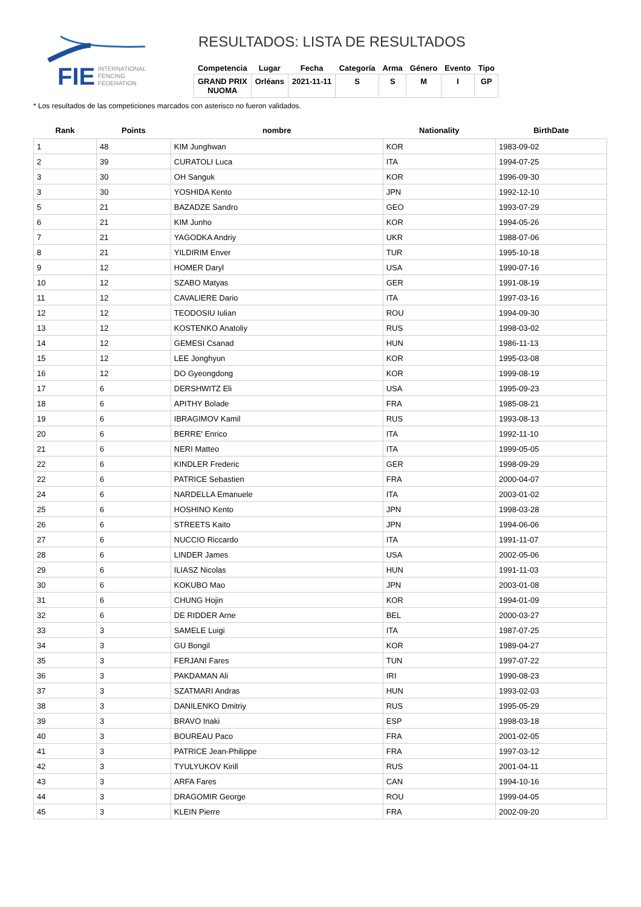FIE
INTERNATIONAL
FENCING
FEDERATION
RESULTADOS: LISTA DE RESULTADOS
| Competencia | Lugar | Fecha | Categoría | Arma | Género | Evento | Tipo |
| --- | --- | --- | --- | --- | --- | --- | --- |
| GRAND PRIX NUOMA | Orléans | 2021-11-11 | S | S | M | I | GP |
* Los resultados de las competiciones marcados con asterisco no fueron validados.
| Rank | Points | nombre | Nationality | BirthDate |
| --- | --- | --- | --- | --- |
| 1 | 48 | KIM Junghwan | KOR | 1983-09-02 |
| 2 | 39 | CURATOLI Luca | ITA | 1994-07-25 |
| 3 | 30 | OH Sanguk | KOR | 1996-09-30 |
| 3 | 30 | YOSHIDA Kento | JPN | 1992-12-10 |
| 5 | 21 | BAZADZE Sandro | GEO | 1993-07-29 |
| 6 | 21 | KIM Junho | KOR | 1994-05-26 |
| 7 | 21 | YAGODKA Andriy | UKR | 1988-07-06 |
| 8 | 21 | YILDIRIM Enver | TUR | 1995-10-18 |
| 9 | 12 | HOMER Daryl | USA | 1990-07-16 |
| 10 | 12 | SZABO Matyas | GER | 1991-08-19 |
| 11 | 12 | CAVALIERE Dario | ITA | 1997-03-16 |
| 12 | 12 | TEODOSIU Iulian | ROU | 1994-09-30 |
| 13 | 12 | KOSTENKO Anatoliy | RUS | 1998-03-02 |
| 14 | 12 | GEMESI Csanad | HUN | 1986-11-13 |
| 15 | 12 | LEE Jonghyun | KOR | 1995-03-08 |
| 16 | 12 | DO Gyeongdong | KOR | 1999-08-19 |
| 17 | 6 | DERSHWITZ Eli | USA | 1995-09-23 |
| 18 | 6 | APITHY Bolade | FRA | 1985-08-21 |
| 19 | 6 | IBRAGIMOV Kamil | RUS | 1993-08-13 |
| 20 | 6 | BERRE' Enrico | ITA | 1992-11-10 |
| 21 | 6 | NERI Matteo | ITA | 1999-05-05 |
| 22 | 6 | KINDLER Frederic | GER | 1998-09-29 |
| 22 | 6 | PATRICE Sebastien | FRA | 2000-04-07 |
| 24 | 6 | NARDELLA Emanuele | ITA | 2003-01-02 |
| 25 | 6 | HOSHINO Kento | JPN | 1998-03-28 |
| 26 | 6 | STREETS Kaito | JPN | 1994-06-06 |
| 27 | 6 | NUCCIO Riccardo | ITA | 1991-11-07 |
| 28 | 6 | LINDER James | USA | 2002-05-06 |
| 29 | 6 | ILIASZ Nicolas | HUN | 1991-11-03 |
| 30 | 6 | KOKUBO Mao | JPN | 2003-01-08 |
| 31 | 6 | CHUNG Hojin | KOR | 1994-01-09 |
| 32 | 6 | DE RIDDER Arne | BEL | 2000-03-27 |
| 33 | 3 | SAMELE Luigi | ITA | 1987-07-25 |
| 34 | 3 | GU Bongil | KOR | 1989-04-27 |
| 35 | 3 | FERJANI Fares | TUN | 1997-07-22 |
| 36 | 3 | PAKDAMAN Ali | IRI | 1990-08-23 |
| 37 | 3 | SZATMARI Andras | HUN | 1993-02-03 |
| 38 | 3 | DANILENKO Dmitriy | RUS | 1995-05-29 |
| 39 | 3 | BRAVO Inaki | ESP | 1998-03-18 |
| 40 | 3 | BOUREAU Paco | FRA | 2001-02-05 |
| 41 | 3 | PATRICE Jean-Philippe | FRA | 1997-03-12 |
| 42 | 3 | TYULYUKOV Kirill | RUS | 2001-04-11 |
| 43 | 3 | ARFA Fares | CAN | 1994-10-16 |
| 44 | 3 | DRAGOMIR George | ROU | 1999-04-05 |
| 45 | 3 | KLEIN Pierre | FRA | 2002-09-20 |